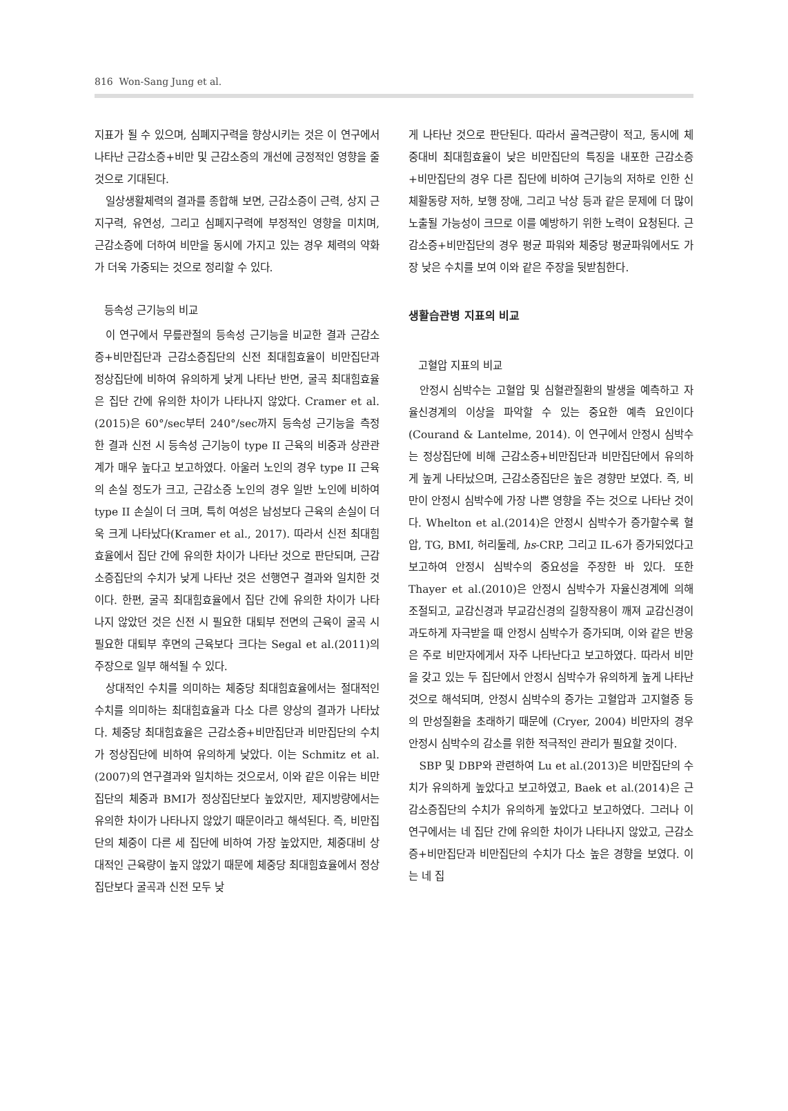816 Won-Sang Jung et al.
지표가 될 수 있으며, 심폐지구력을 향상시키는 것은 이 연구에서 나타난 근감소증+비만 및 근감소증의 개선에 긍정적인 영향을 줄 것으로 기대된다.
일상생활체력의 결과를 종합해 보면, 근감소증이 근력, 상지 근지구력, 유연성, 그리고 심폐지구력에 부정적인 영향을 미치며, 근감소증에 더하여 비만을 동시에 가지고 있는 경우 체력의 약화가 더욱 가중되는 것으로 정리할 수 있다.
등속성 근기능의 비교
이 연구에서 무릎관절의 등속성 근기능을 비교한 결과 근감소증+비만집단과 근감소증집단의 신전 최대힘효율이 비만집단과 정상집단에 비하여 유의하게 낮게 나타난 반면, 굴곡 최대힘효율은 집단 간에 유의한 차이가 나타나지 않았다. Cramer et al.(2015)은 60°/sec부터 240°/sec까지 등속성 근기능을 측정한 결과 신전 시 등속성 근기능이 type II 근육의 비중과 상관관계가 매우 높다고 보고하였다. 아울러 노인의 경우 type II 근육의 손실 정도가 크고, 근감소증 노인의 경우 일반 노인에 비하여 type II 손실이 더 크며, 특히 여성은 남성보다 근육의 손실이 더욱 크게 나타났다(Kramer et al., 2017). 따라서 신전 최대힘효율에서 집단 간에 유의한 차이가 나타난 것으로 판단되며, 근감소증집단의 수치가 낮게 나타난 것은 선행연구 결과와 일치한 것이다. 한편, 굴곡 최대힘효율에서 집단 간에 유의한 차이가 나타나지 않았던 것은 신전 시 필요한 대퇴부 전면의 근육이 굴곡 시 필요한 대퇴부 후면의 근육보다 크다는 Segal et al.(2011)의 주장으로 일부 해석될 수 있다.
상대적인 수치를 의미하는 체중당 최대힘효율에서는 절대적인 수치를 의미하는 최대힘효율과 다소 다른 양상의 결과가 나타났다. 체중당 최대힘효율은 근감소증+비만집단과 비만집단의 수치가 정상집단에 비하여 유의하게 낮았다. 이는 Schmitz et al.(2007)의 연구결과와 일치하는 것으로서, 이와 같은 이유는 비만집단의 체중과 BMI가 정상집단보다 높았지만, 제지방량에서는 유의한 차이가 나타나지 않았기 때문이라고 해석된다. 즉, 비만집단의 체중이 다른 세 집단에 비하여 가장 높았지만, 체중대비 상대적인 근육량이 높지 않았기 때문에 체중당 최대힘효율에서 정상집단보다 굴곡과 신전 모두 낮
게 나타난 것으로 판단된다. 따라서 골격근량이 적고, 동시에 체중대비 최대힘효율이 낮은 비만집단의 특징을 내포한 근감소증+비만집단의 경우 다른 집단에 비하여 근기능의 저하로 인한 신체활동량 저하, 보행 장애, 그리고 낙상 등과 같은 문제에 더 많이 노출될 가능성이 크므로 이를 예방하기 위한 노력이 요청된다. 근감소증+비만집단의 경우 평균 파워와 체중당 평균파워에서도 가장 낮은 수치를 보여 이와 같은 주장을 뒷받침한다.
생활습관병 지표의 비교
고혈압 지표의 비교
안정시 심박수는 고혈압 및 심혈관질환의 발생을 예측하고 자율신경계의 이상을 파악할 수 있는 중요한 예측 요인이다(Courand & Lantelme, 2014). 이 연구에서 안정시 심박수는 정상집단에 비해 근감소증+비만집단과 비만집단에서 유의하게 높게 나타났으며, 근감소증집단은 높은 경향만 보였다. 즉, 비만이 안정시 심박수에 가장 나쁜 영향을 주는 것으로 나타난 것이다. Whelton et al.(2014)은 안정시 심박수가 증가할수록 혈압, TG, BMI, 허리둘레, hs-CRP, 그리고 IL-6가 증가되었다고 보고하여 안정시 심박수의 중요성을 주장한 바 있다. 또한 Thayer et al.(2010)은 안정시 심박수가 자율신경계에 의해 조절되고, 교감신경과 부교감신경의 길항작용이 깨져 교감신경이 과도하게 자극받을 때 안정시 심박수가 증가되며, 이와 같은 반응은 주로 비만자에게서 자주 나타난다고 보고하였다. 따라서 비만을 갖고 있는 두 집단에서 안정시 심박수가 유의하게 높게 나타난 것으로 해석되며, 안정시 심박수의 증가는 고혈압과 고지혈증 등의 만성질환을 초래하기 때문에 (Cryer, 2004) 비만자의 경우 안정시 심박수의 감소를 위한 적극적인 관리가 필요할 것이다.
SBP 및 DBP와 관련하여 Lu et al.(2013)은 비만집단의 수치가 유의하게 높았다고 보고하였고, Baek et al.(2014)은 근감소증집단의 수치가 유의하게 높았다고 보고하였다. 그러나 이 연구에서는 네 집단 간에 유의한 차이가 나타나지 않았고, 근감소증+비만집단과 비만집단의 수치가 다소 높은 경향을 보였다. 이는 네 집